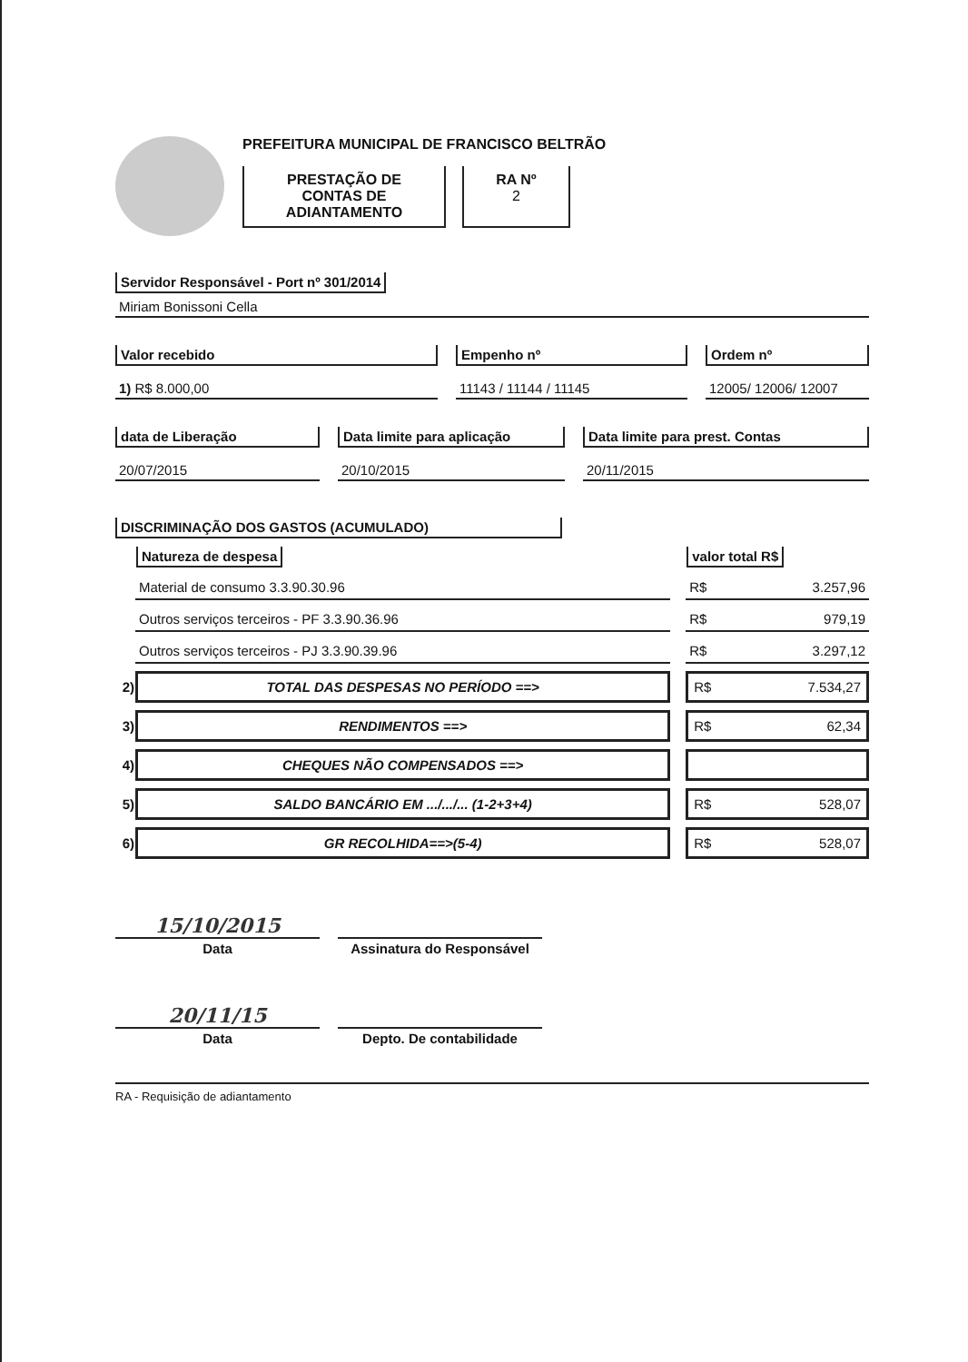PREFEITURA MUNICIPAL DE FRANCISCO BELTRÃO
PRESTAÇÃO DE
CONTAS DE
ADIANTAMENTO
RA Nº
2
Servidor Responsável - Port nº 301/2014
Miriam Bonissoni Cella
Valor recebido
1) R$ 8.000,00
Empenho nº
11143 / 11144 / 11145
Ordem nº
12005/ 12006/ 12007
data de Liberação
20/07/2015
Data limite para aplicação
20/10/2015
Data limite para prest. Contas
20/11/2015
DISCRIMINAÇÃO DOS GASTOS (ACUMULADO)
| | Natureza de despesa | | valor total R$ |
| | Material de consumo 3.3.90.30.96 | | R$ 3.257,96 |
| | Outros serviços terceiros - PF 3.3.90.36.96 | | R$ 979,19 |
| | Outros serviços terceiros - PJ 3.3.90.39.96 | | R$ 3.297,12 |
| 2) | TOTAL DAS DESPESAS NO PERÍODO ==> | | R$ 7.534,27 |
| 3) | RENDIMENTOS ==> | | R$ 62,34 |
| 4) | CHEQUES NÃO COMPENSADOS ==> | | |
| 5) | SALDO BANCÁRIO EM .../.../... (1-2+3+4) | | R$ 528,07 |
| 6) | GR RECOLHIDA==>(5-4) | | R$ 528,07 |
15/10/2015
Data
Assinatura do Responsável
20/11/15
Data
Depto. De contabilidade
RA - Requisição de adiantamento